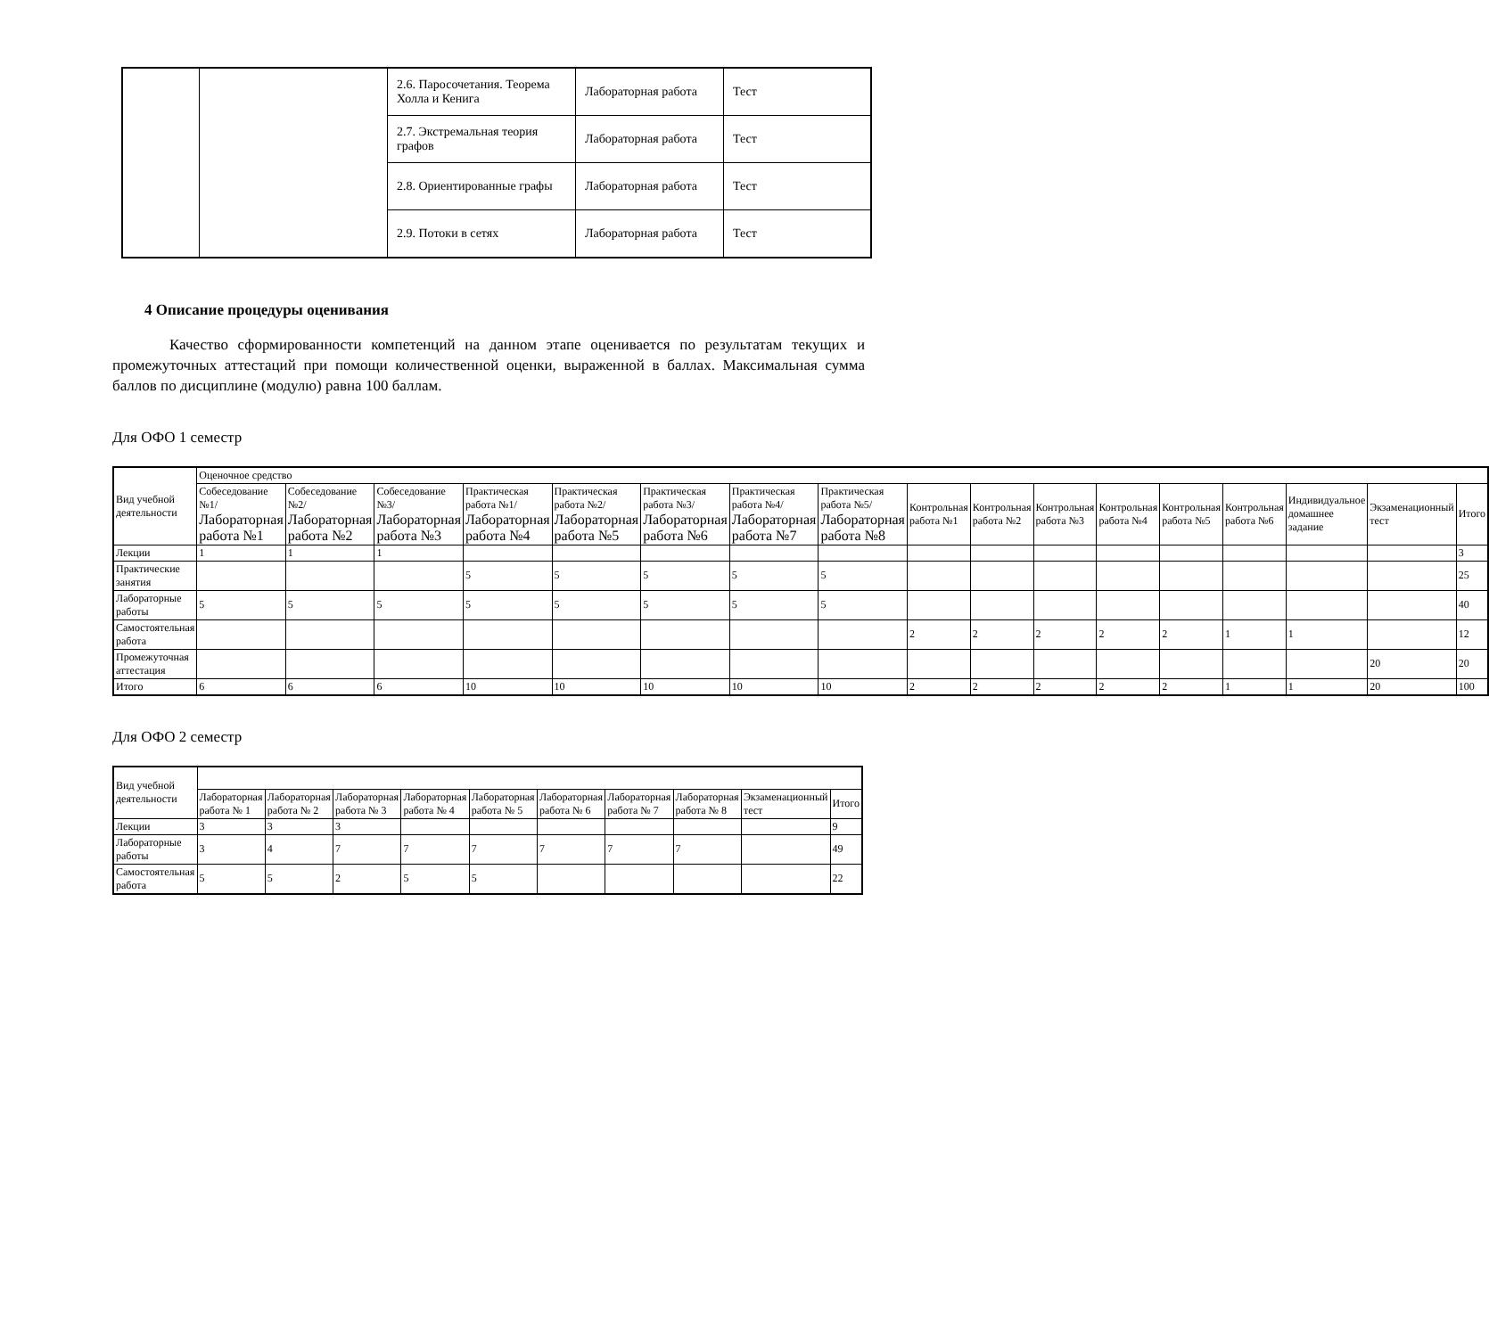| | | 2.6. Паросочетания. Теорема Холла и Кенига | Лабораторная работа | Тест |
| | | 2.7. Экстремальная теория графов | Лабораторная работа | Тест |
| | | 2.8. Ориентированные графы | Лабораторная работа | Тест |
| | | 2.9. Потоки в сетях | Лабораторная работа | Тест |
4 Описание процедуры оценивания
Качество сформированности компетенций на данном этапе оценивается по результатам текущих и промежуточных аттестаций при помощи количественной оценки, выраженной в баллах. Максимальная сумма баллов по дисциплине (модулю) равна 100 баллам.
Для ОФО 1 семестр
| Вид учебной деятельности | Оценочное средство | | | | | | | | | | | | | | | | | |
| | Собеседование №1/ Лабораторная работа №1 | Собеседование №2/ Лабораторная работа №2 | Собеседование №3/ Лабораторная работа №3 | Практическая работа №1/ Лабораторная работа №4 | Практическая работа №2/ Лабораторная работа №5 | Практическая работа №3/ Лабораторная работа №6 | Практическая работа №4/ Лабораторная работа №7 | Практическая работа №5/ Лабораторная работа №8 | Контрольная работа №1 | Контрольная работа №2 | Контрольная работа №3 | Контрольная работа №4 | Контрольная работа №5 | Контрольная работа №6 | Индивидуальное домашнее задание | Экзаменационный тест | Итого | |
| Лекции | 1 | 1 | 1 | | | | | | | | | | | | | | 3 | |
| Практические занятия | | | | 5 | 5 | 5 | 5 | 5 | | | | | | | | | 25 | |
| Лабораторные работы | 5 | 5 | 5 | 5 | 5 | 5 | 5 | 5 | | | | | | | | | 40 | |
| Самостоятельная работа | | | | | | | | | 2 | 2 | 2 | 2 | 2 | 1 | 1 | | 12 | |
| Промежуточная аттестация | | | | | | | | | | | | | | | | 20 | 20 | |
| Итого | 6 | 6 | 6 | 10 | 10 | 10 | 10 | 10 | 2 | 2 | 2 | 2 | 2 | 1 | 1 | 20 | 100 | |
Для ОФО 2 семестр
| Вид учебной деятельности | | | | | | | | | | |
| | Лабораторная работа № 1 | Лабораторная работа № 2 | Лабораторная работа № 3 | Лабораторная работа № 4 | Лабораторная работа № 5 | Лабораторная работа № 6 | Лабораторная работа № 7 | Лабораторная работа № 8 | Экзаменационный тест | Итого |
| Лекции | 3 | 3 | 3 | | | | | | | 9 |
| Лабораторные работы | 3 | 4 | 7 | 7 | 7 | 7 | 7 | 7 | | 49 |
| Самостоятельная работа | 5 | 5 | 2 | 5 | 5 | | | | | 22 |